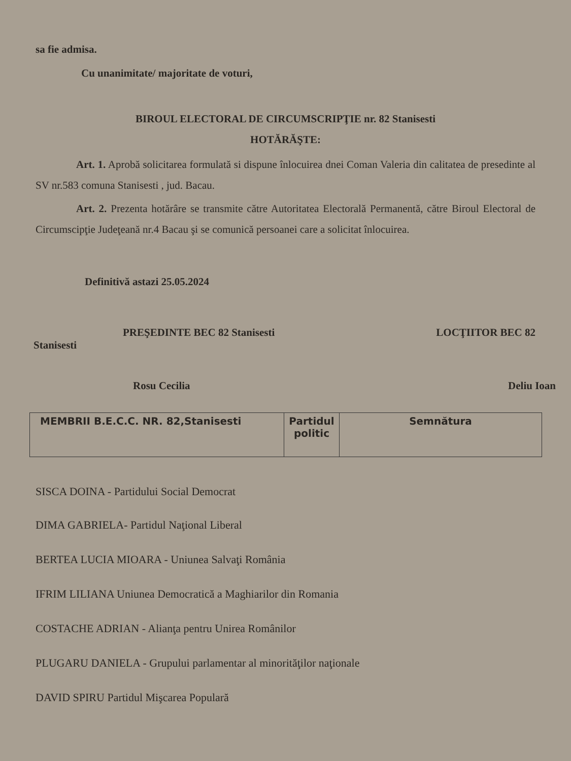sa fie admisa.
Cu unanimitate/ majoritate de voturi,
BIROUL ELECTORAL DE CIRCUMSCRIPŢIE nr. 82 Stanisesti
HOTĂRĂŞTE:
Art. 1. Aprobă solicitarea formulată si dispune înlocuirea dnei Coman Valeria din calitatea de presedinte al SV nr.583 comuna Stanisesti , jud. Bacau.
Art. 2. Prezenta hotărâre se transmite către Autoritatea Electorală Permanentă, către Biroul Electoral de Circumscipţie Judeţeană nr.4 Bacau şi se comunică persoanei care a solicitat înlocuirea.
Definitivă astazi 25.05.2024
PREŞEDINTE BEC 82 Stanisesti LOCŢIITOR BEC 82
Stanisesti
Rosu Cecilia Deliu Ioan
| MEMBRII B.E.C.C. NR. 82,Stanisesti | Partidul politic | Semnătura |
SISCA DOINA - Partidului Social Democrat
DIMA GABRIELA- Partidul Naţional Liberal
BERTEA LUCIA MIOARA - Uniunea Salvaţi România
IFRIM LILIANA Uniunea Democratică a Maghiarilor din Romania
COSTACHE ADRIAN - Alianţa pentru Unirea Românilor
PLUGARU DANIELA - Grupului parlamentar al minorităţilor naţionale
DAVID SPIRU Partidul Mişcarea Populară